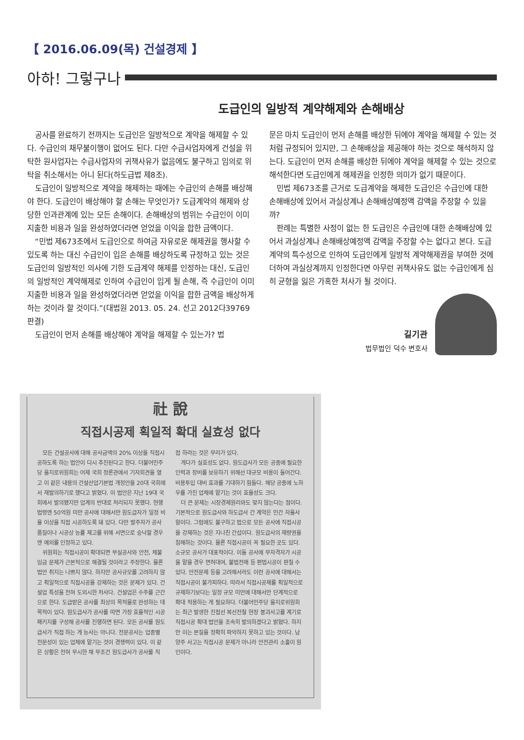【 2016.06.09(목) 건설경제 】
아하! 그렇구나
도급인의 일방적 계약해제와 손해배상
공사를 완료하기 전까지는 도급인은 일방적으로 계약을 해제할 수 있다. 수급인의 채무불이행이 없어도 된다. 다만 수급사업자에게 건설을 위탁한 원사업자는 수급사업자의 귀책사유가 없음에도 불구하고 임의로 위탁을 취소해서는 아니 된다(하도급법 제8조).
도급인이 일방적으로 계약을 해제하는 때에는 수급인의 손해를 배상해야 한다. 도급인이 배상해야 할 손해는 무엇인가? 도급계약의 해제와 상당한 인과관계에 있는 모든 손해이다. 손해배상의 범위는 수급인이 이미 지출한 비용과 일을 완성하였더라면 얻었을 이익을 합한 금액이다.
“민법 제673조에서 도급인으로 하여금 자유로운 해제권을 행사할 수 있도록 하는 대신 수급인이 입은 손해를 배상하도록 규정하고 있는 것은 도급인의 일방적인 의사에 기한 도급계약 해제를 인정하는 대신, 도급인의 일방적인 계약해제로 인하여 수급인이 입게 될 손해, 즉 수급인이 이미 지출한 비용과 일을 완성하였더라면 얻었을 이익을 합한 금액을 배상하게 하는 것이라 할 것이다.”(대법원 2013. 05. 24. 선고 2012다39769 판결)
도급인이 먼저 손해를 배상해야 계약을 해제할 수 있는가? 법
문은 마치 도급인이 먼저 손해를 배상한 뒤에야 계약을 해제할 수 있는 것처럼 규정되어 있지만, 그 손해배상을 제공해야 하는 것으로 해석하지 않는다. 도급인이 먼저 손해를 배상한 뒤에야 계약을 해제할 수 있는 것으로 해석한다면 도급인에게 해제권을 인정한 의미가 없기 때문이다.
민법 제673조를 근거로 도급계약을 해제한 도급인은 수급인에 대한 손해배상에 있어서 과실상계나 손해배상예정액 감액을 주장할 수 있을까?
판례는 특별한 사정이 없는 한 도급인은 수급인에 대한 손해배상에 있어서 과실상계나 손해배상예정액 감액을 주장할 수는 없다고 본다. 도급계약의 특수성으로 인하여 도급인에게 일방적 계약해제권을 부여한 것에 더하여 과실상계까지 인정한다면 아무런 귀책사유도 없는 수급인에게 심히 균형을 잃은 가혹한 처사가 될 것이다.
길기관
법무법인 덕수 변호사
社 說
직접시공제 획일적 확대 실효성 없다
모든 건설공사에 대해 공사금액의 20% 이상을 직접시공하도록 하는 법안이 다시 추진된다고 한다. 더불어민주당 을지로위원회는 어제 국회 정론관에서 기자회견을 열고 이 같은 내용의 건설산업기본법 개정안을 20대 국회에서 재발의하기로 했다고 밝혔다. 이 법안은 지난 19대 국회에서 발의됐지만 업계의 반대로 처리되지 못했다. 현행 법령엔 50억원 미만 공사에 대해서만 원도급자가 일정 비율 이상을 직접 시공하도록 돼 있다. 다만 발주자가 공사 품질이나 시공상 능률 제고를 위해 서면으로 승낙할 경우엔 예외를 인정하고 있다.
위원회는 직접시공이 확대되면 부실공사와 안전, 체불임금 문제가 근본적으로 해결될 것이라고 주장한다. 물론 법안 취지는 나쁘지 않다. 하지만 공사규모를 고려하지 않고 획일적으로 직접시공을 강제하는 것은 문제가 있다. 건설업 특성을 전혀 도외시한 처사다. 건설업은 수주를 근간으로 한다. 도급받은 공사를 최상의 목적물로 완성하는 데 목적이 있다. 원도급사가 공사를 따면 가장 효율적인 시공패키지를 구성해 공사를 진행하면 된다. 모든 공사를 원도급사가 직접 하는 게 능사는 아니다. 전문공사는 업종별 전문성이 있는 업체에 맡기는 것이 경쟁력이 있다. 이 같은 상황은 전혀 무시한 채 무조건 원도급사가 공사를 직
접 하라는 것은 무리가 있다.
게다가 실효성도 없다. 원도급사가 모든 공종에 필요한 인력과 장비를 보유하기 위해선 대규모 비용이 들어간다. 비용투입 대비 효과를 기대하기 힘들다. 해당 공종에 노하우를 가진 업체에 맡기는 것이 효율성도 크다.
더 큰 문제는 시장경제원리와도 맞지 않는다는 점이다. 기본적으로 원도급사와 하도급사 간 계약은 민간 자율사항이다. 그럼에도 불구하고 법으로 모든 공사에 직접시공을 강제하는 것은 지나친 간섭이다. 원도급사의 재량권을 침해하는 것이다. 물론 직접시공이 꼭 필요한 곳도 있다. 소규모 공사가 대표적이다. 이들 공사에 무자격자가 시공을 맡을 경우 면허대여, 불법전매 등 편법시공이 판칠 수 있다. 안전문제 등을 고려해서라도 이런 공사에 대해서는 직접시공이 불가피하다. 따라서 직접시공제를 획일적으로 규제하기보다는 일정 규모 미만에 대해서만 단계적으로 확대 적용하는 게 필요하다. 더불어민주당 을지로위원회는 최근 발생한 진접선 복선전철 현장 붕괴사고를 계기로 직접시공 확대 법안을 조속히 발의하겠다고 밝혔다. 하지만 이는 본질을 정확히 파악하지 못하고 있는 것이다. 남양주 사고는 직접시공 문제가 아니라 안전관리 소홀이 원인이다.